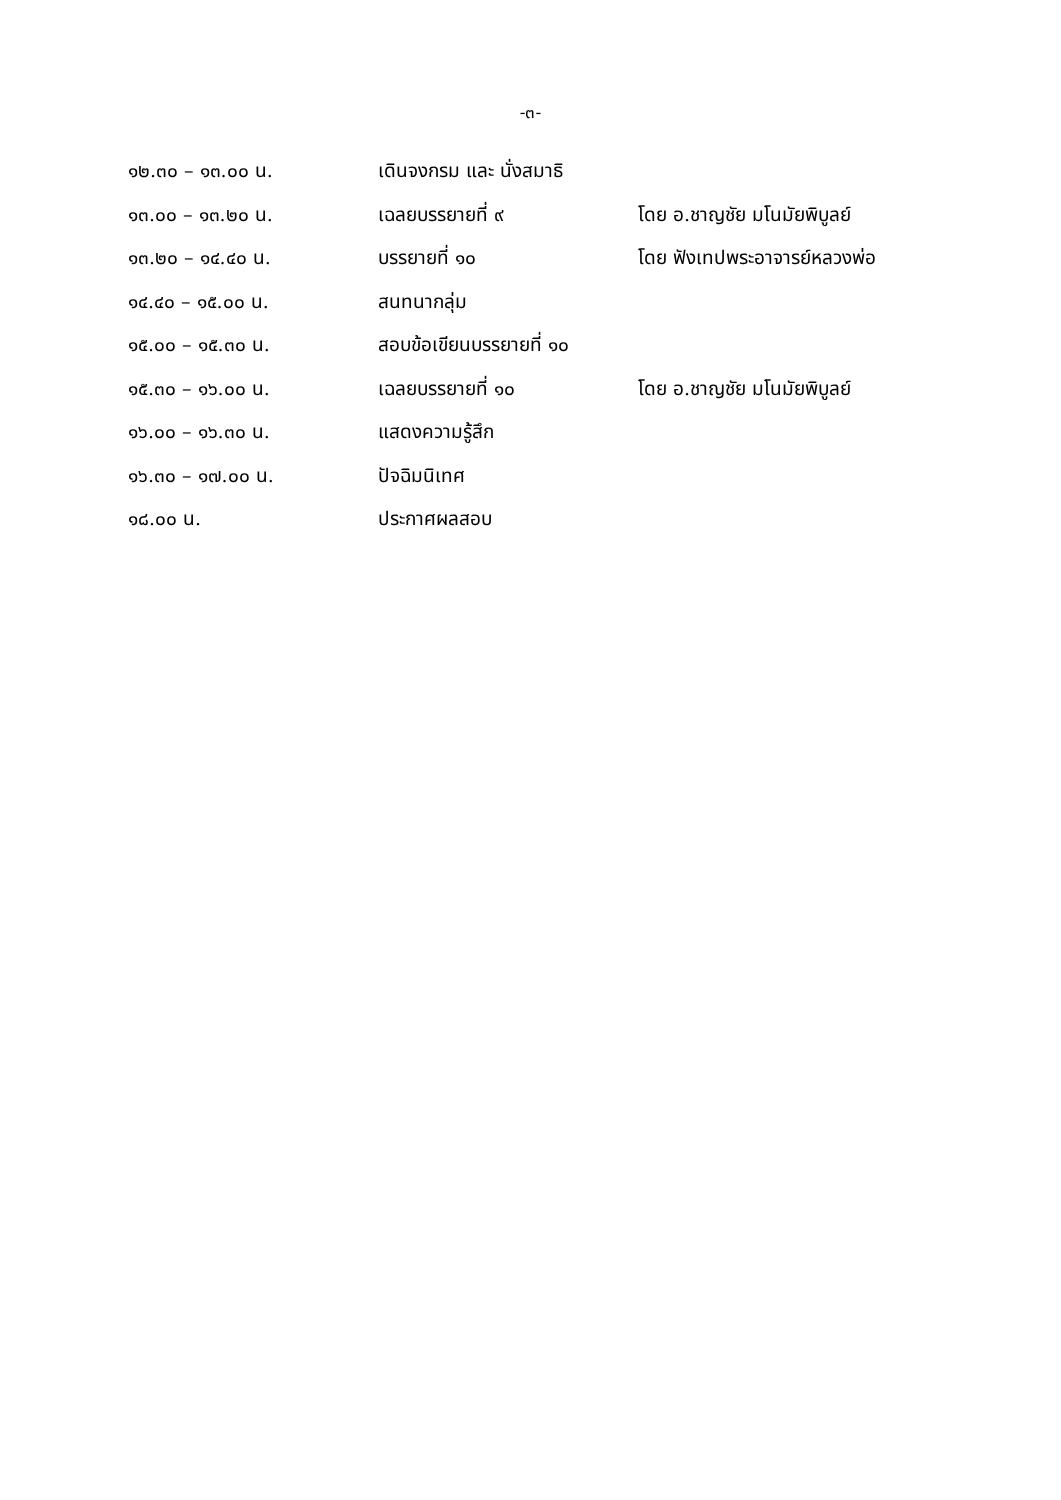-๓-
| ๑๒.๓๐ – ๑๓.๐๐ น. | เดินจงกรม และ นั่งสมาธิ | |
| ๑๓.๐๐ – ๑๓.๒๐ น. | เฉลยบรรยายที่ ๙ | โดย อ.ชาญชัย มโนมัยพิบูลย์ |
| ๑๓.๒๐ – ๑๔.๔๐ น. | บรรยายที่ ๑๐ | โดย ฟังเทปพระอาจารย์หลวงพ่อ |
| ๑๔.๔๐ – ๑๕.๐๐ น. | สนทนากลุ่ม | |
| ๑๕.๐๐ – ๑๕.๓๐ น. | สอบข้อเขียนบรรยายที่ ๑๐ | |
| ๑๕.๓๐ – ๑๖.๐๐ น. | เฉลยบรรยายที่ ๑๐ | โดย อ.ชาญชัย มโนมัยพิบูลย์ |
| ๑๖.๐๐ – ๑๖.๓๐ น. | แสดงความรู้สึก | |
| ๑๖.๓๐ – ๑๗.๐๐ น. | ปัจฉิมนิเทศ | |
| ๑๘.๐๐ น. | ประกาศผลสอบ | |